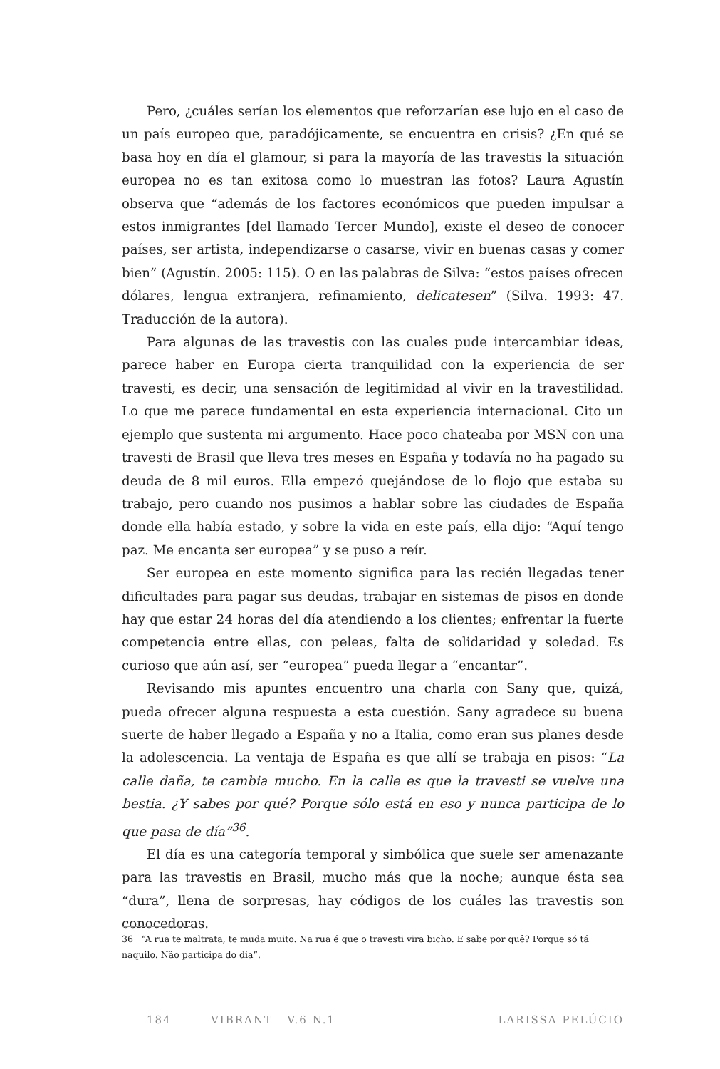Pero, ¿cuáles serían los elementos que reforzarían ese lujo en el caso de un país europeo que, paradójicamente, se encuentra en crisis? ¿En qué se basa hoy en día el glamour, si para la mayoría de las travestis la situación europea no es tan exitosa como lo muestran las fotos? Laura Agustín observa que “además de los factores económicos que pueden impulsar a estos inmigrantes [del llamado Tercer Mundo], existe el deseo de conocer países, ser artista, independizarse o casarse, vivir en buenas casas y comer bien” (Agustín. 2005: 115). O en las palabras de Silva: “estos países ofrecen dólares, lengua extranjera, refinamiento, delicatesen” (Silva. 1993: 47. Traducción de la autora).
Para algunas de las travestis con las cuales pude intercambiar ideas, parece haber en Europa cierta tranquilidad con la experiencia de ser travesti, es decir, una sensación de legitimidad al vivir en la travestilidad. Lo que me parece fundamental en esta experiencia internacional. Cito un ejemplo que sustenta mi argumento. Hace poco chateaba por MSN con una travesti de Brasil que lleva tres meses en España y todavía no ha pagado su deuda de 8 mil euros. Ella empezó quejándose de lo flojo que estaba su trabajo, pero cuando nos pusimos a hablar sobre las ciudades de España donde ella había estado, y sobre la vida en este país, ella dijo: “Aquí tengo paz. Me encanta ser europea” y se puso a reír.
Ser europea en este momento significa para las recién llegadas tener dificultades para pagar sus deudas, trabajar en sistemas de pisos en donde hay que estar 24 horas del día atendiendo a los clientes; enfrentar la fuerte competencia entre ellas, con peleas, falta de solidaridad y soledad. Es curioso que aún así, ser “europea” pueda llegar a “encantar”.
Revisando mis apuntes encuentro una charla con Sany que, quizá, pueda ofrecer alguna respuesta a esta cuestión. Sany agradece su buena suerte de haber llegado a España y no a Italia, como eran sus planes desde la adolescencia. La ventaja de España es que allí se trabaja en pisos: “La calle daña, te cambia mucho. En la calle es que la travesti se vuelve una bestia. ¿Y sabes por qué? Porque sólo está en eso y nunca participa de lo que pasa de día”<sup>36</sup>.
El día es una categoría temporal y simbólica que suele ser amenazante para las travestis en Brasil, mucho más que la noche; aunque ésta sea “dura”, llena de sorpresas, hay códigos de los cuáles las travestis son conocedoras.
36 “A rua te maltrata, te muda muito. Na rua é que o travesti vira bicho. E sabe por quê? Porque só tá naquilo. Não participa do dia”.
184 VIBRANT V.6 N.1 LARISSA PELÚCIO